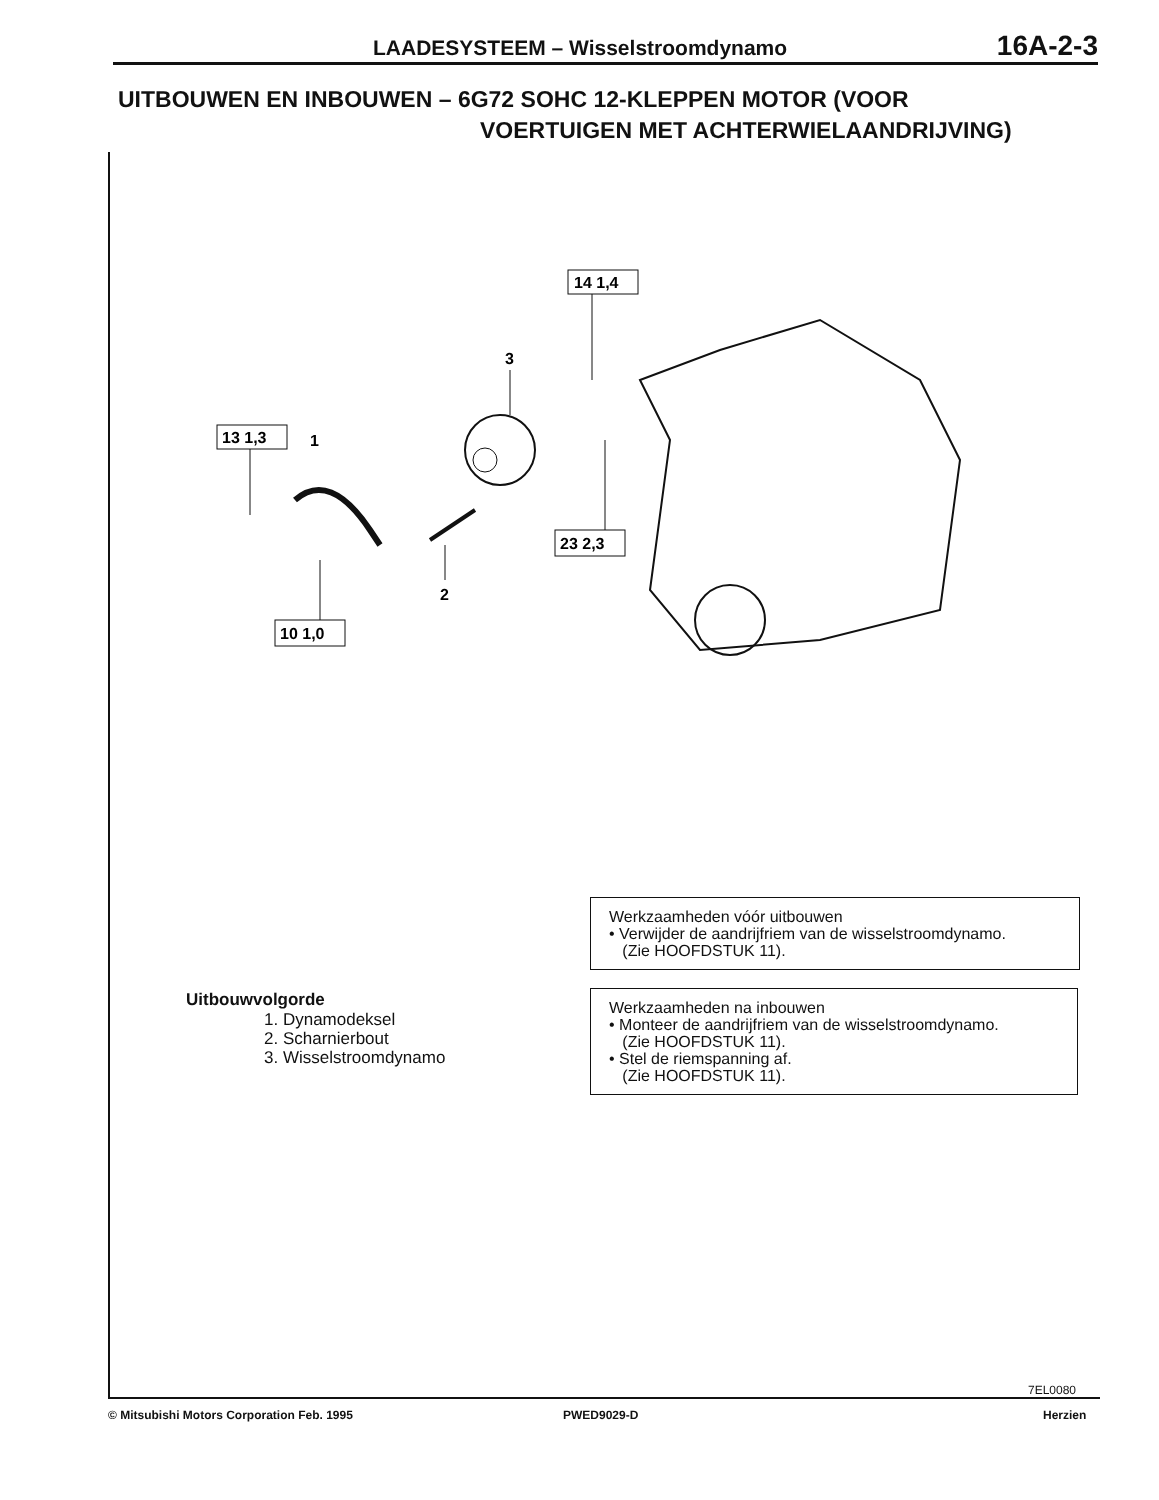LAADESYSTEEM – Wisselstroomdynamo 16A-2-3
UITBOUWEN EN INBOUWEN – 6G72 SOHC 12-KLEPPEN MOTOR (VOOR
VOERTUIGEN MET ACHTERWIELAANDRIJVING)
14 1,4
3
13 1,3
1
2
23 2,3
10 1,0
Werkzaamheden vóór uitbouwen
• Verwijder de aandrijfriem van de wisselstroomdynamo.
(Zie HOOFDSTUK 11).
Werkzaamheden na inbouwen
• Monteer de aandrijfriem van de wisselstroomdynamo.
(Zie HOOFDSTUK 11).
• Stel de riemspanning af.
(Zie HOOFDSTUK 11).
Uitbouwvolgorde
1. Dynamodeksel
2. Scharnierbout
3. Wisselstroomdynamo
7EL0080
© Mitsubishi Motors Corporation Feb. 1995
PWED9029-D Herzien